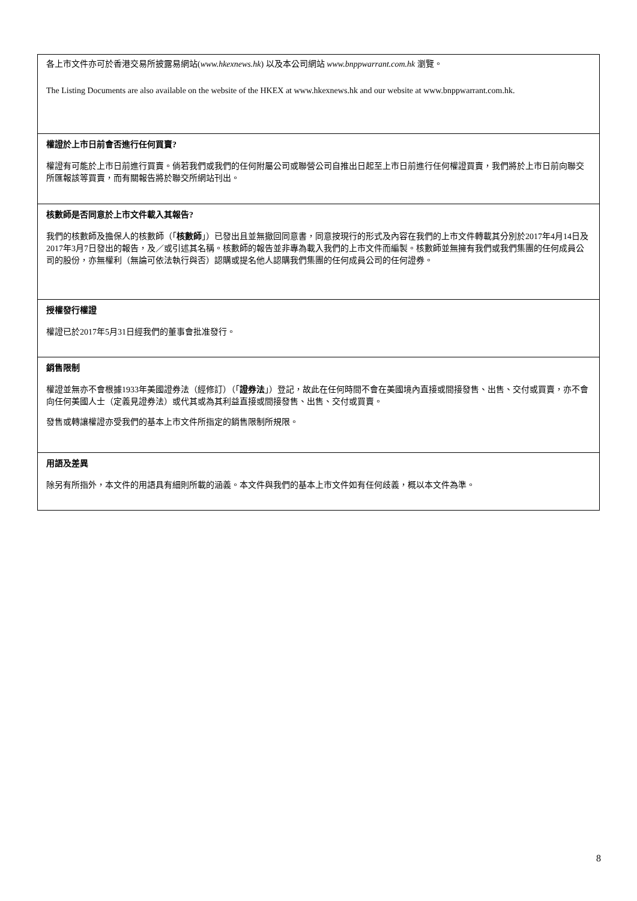各上市文件亦可於香港交易所披露易網站(www.hkexnews.hk) 以及本公司網站 www.bnppwarrant.com.hk 瀏覽。
The Listing Documents are also available on the website of the HKEX at www.hkexnews.hk and our website at www.bnppwarrant.com.hk.
權證於上市日前會否進行任何買賣?
權證有可能於上市日前進行買賣。倘若我們或我們的任何附屬公司或聯營公司自推出日起至上市日前進行任何權證買賣，我們將於上市日前向聯交所匯報該等買賣，而有關報告將於聯交所網站刊出。
核數師是否同意於上市文件載入其報告?
我們的核數師及擔保人的核數師（「核數師」）已發出且並無撤回同意書，同意按現行的形式及內容在我們的上市文件轉載其分別於2017年4月14日及2017年3月7日發出的報告，及／或引述其名稱。核數師的報告並非專為載入我們的上市文件而編製。核數師並無擁有我們或我們集團的任何成員公司的股份，亦無權利（無論可依法執行與否）認購或提名他人認購我們集團的任何成員公司的任何證券。
授權發行權證
權證已於2017年5月31日經我們的董事會批准發行。
銷售限制
權證並無亦不會根據1933年美國證券法（經修訂）（「證券法」）登記，故此在任何時間不會在美國境內直接或間接發售、出售、交付或買賣，亦不會向任何美國人士（定義見證券法）或代其或為其利益直接或間接發售、出售、交付或買賣。
發售或轉讓權證亦受我們的基本上市文件所指定的銷售限制所規限。
用語及差異
除另有所指外，本文件的用語具有細則所載的涵義。本文件與我們的基本上市文件如有任何歧義，概以本文件為準。
8